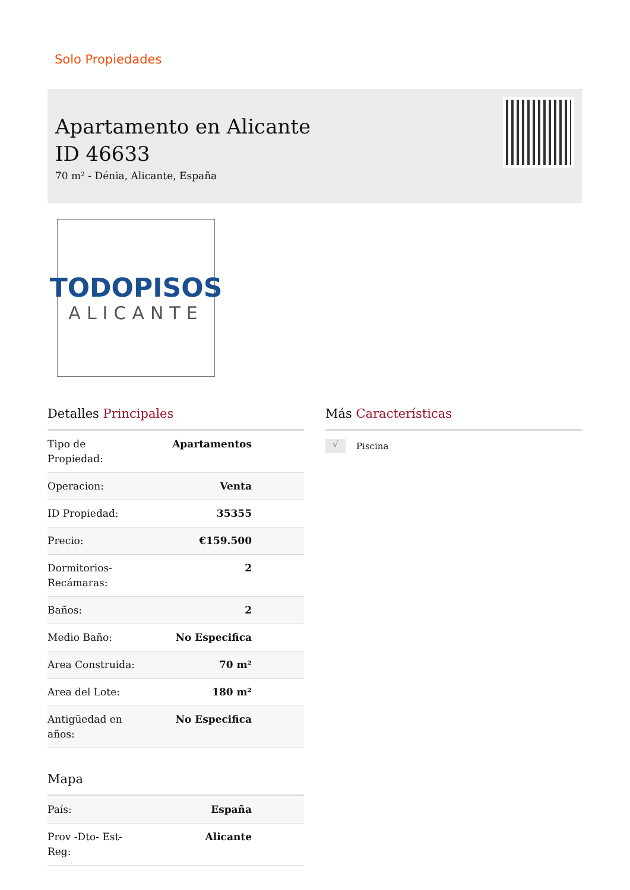Solo Propiedades
Apartamento en Alicante
ID 46633
70 m² - Dénia, Alicante, España
TODOPISOS
ALICANTE
Detalles Principales
| Tipo de Propiedad: | Apartamentos |
| Operacion: | Venta |
| ID Propiedad: | 35355 |
| Precio: | €159.500 |
| Dormitorios-Recámaras: | 2 |
| Baños: | 2 |
| Medio Baño: | No Especifica |
| Area Construida: | 70 m² |
| Area del Lote: | 180 m² |
| Antigüedad en años: | No Especifica |
Mapa
| País: | España |
| Prov -Dto- Est-Reg: | Alicante |
Más Características
√ Piscina